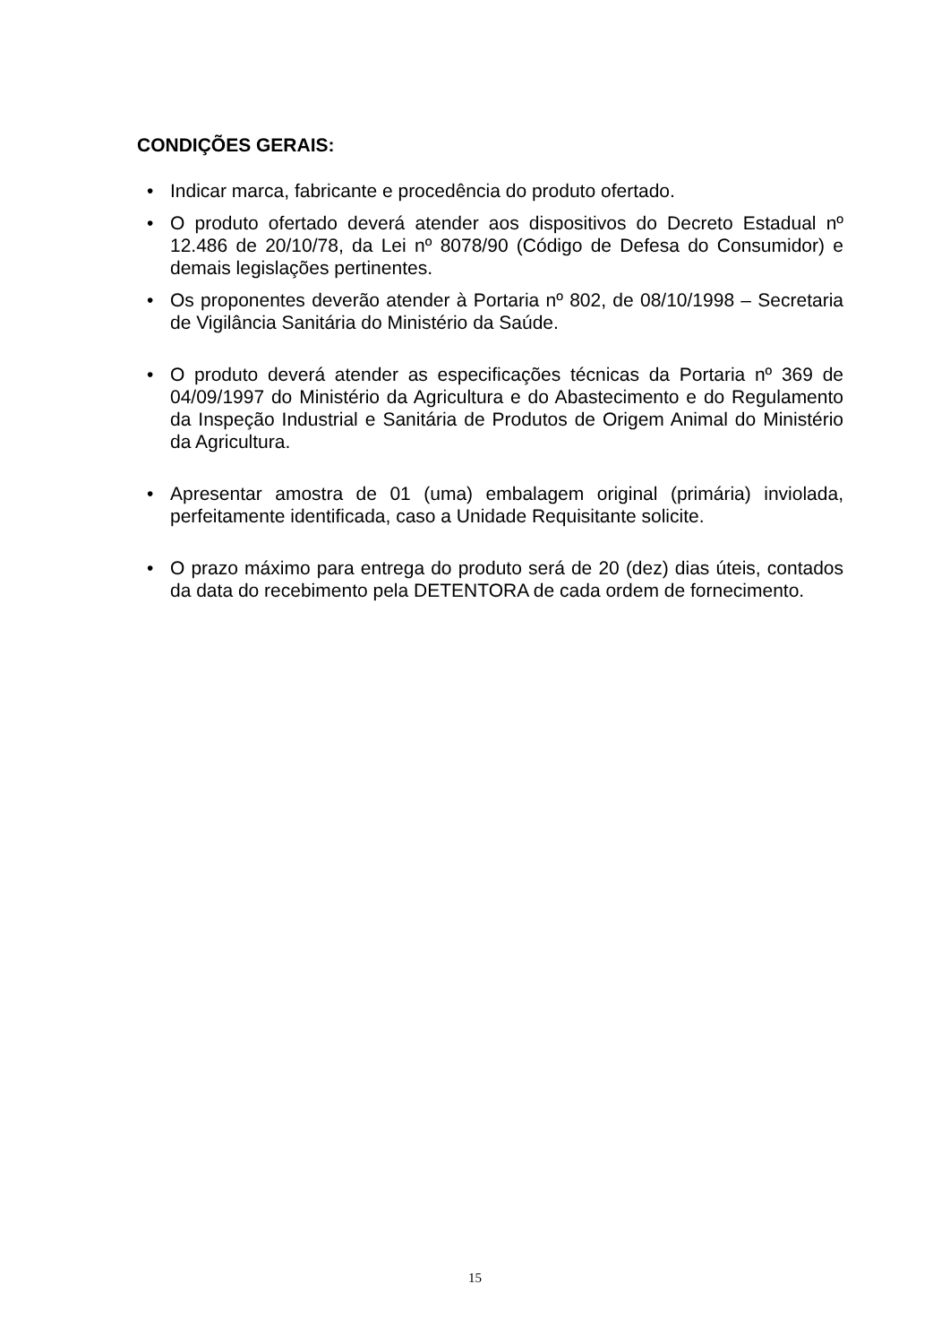CONDIÇÕES GERAIS:
• Indicar marca, fabricante e procedência do produto ofertado.
• O produto ofertado deverá atender aos dispositivos do Decreto Estadual nº 12.486 de 20/10/78, da Lei nº 8078/90 (Código de Defesa do Consumidor) e demais legislações pertinentes.
• Os proponentes deverão atender à Portaria nº 802, de 08/10/1998 – Secretaria de Vigilância Sanitária do Ministério da Saúde.
• O produto deverá atender as especificações técnicas da Portaria nº 369 de 04/09/1997 do Ministério da Agricultura e do Abastecimento e do Regulamento da Inspeção Industrial e Sanitária de Produtos de Origem Animal do Ministério da Agricultura.
• Apresentar amostra de 01 (uma) embalagem original (primária) inviolada, perfeitamente identificada, caso a Unidade Requisitante solicite.
• O prazo máximo para entrega do produto será de 20 (dez) dias úteis, contados da data do recebimento pela DETENTORA de cada ordem de fornecimento.
15